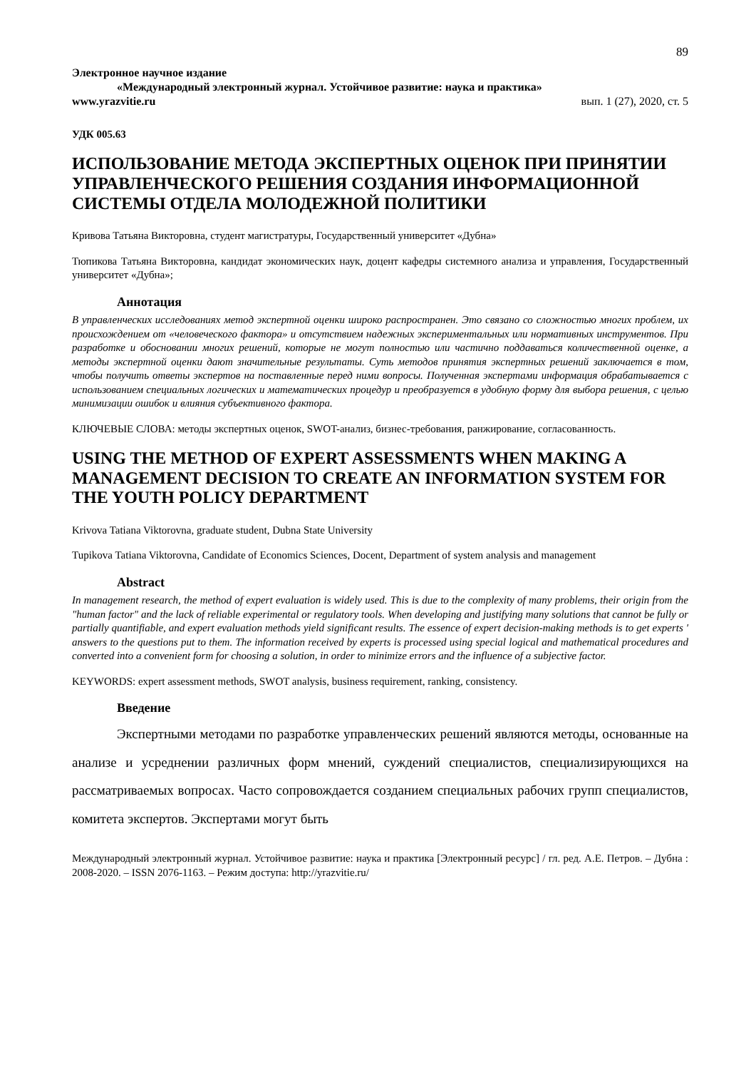89
Электронное научное издание
«Международный электронный журнал. Устойчивое развитие: наука и практика»
www.yrazvitie.ru вып. 1 (27), 2020, ст. 5
УДК 005.63
ИСПОЛЬЗОВАНИЕ МЕТОДА ЭКСПЕРТНЫХ ОЦЕНОК ПРИ ПРИНЯТИИ УПРАВЛЕНЧЕСКОГО РЕШЕНИЯ СОЗДАНИЯ ИНФОРМАЦИОННОЙ СИСТЕМЫ ОТДЕЛА МОЛОДЕЖНОЙ ПОЛИТИКИ
Кривова Татьяна Викторовна, студент магистратуры, Государственный университет «Дубна»
Тюпикова Татьяна Викторовна, кандидат экономических наук, доцент кафедры системного анализа и управления, Государственный университет «Дубна»;
Аннотация
В управленческих исследованиях метод экспертной оценки широко распространен. Это связано со сложностью многих проблем, их происхождением от «человеческого фактора» и отсутствием надежных экспериментальных или нормативных инструментов. При разработке и обосновании многих решений, которые не могут полностью или частично поддаваться количественной оценке, а методы экспертной оценки дают значительные результаты. Суть методов принятия экспертных решений заключается в том, чтобы получить ответы экспертов на поставленные перед ними вопросы. Полученная экспертами информация обрабатывается с использованием специальных логических и математических процедур и преобразуется в удобную форму для выбора решения, с целью минимизации ошибок и влияния субъективного фактора.
КЛЮЧЕВЫЕ СЛОВА: методы экспертных оценок, SWOT-анализ, бизнес-требования, ранжирование, согласованность.
USING THE METHOD OF EXPERT ASSESSMENTS WHEN MAKING A MANAGEMENT DECISION TO CREATE AN INFORMATION SYSTEM FOR THE YOUTH POLICY DEPARTMENT
Krivova Tatiana Viktorovna, graduate student, Dubna State University
Tupikova Tatiana Viktorovna, Candidate of Economics Sciences, Docent, Department of system analysis and management
Abstract
In management research, the method of expert evaluation is widely used. This is due to the complexity of many problems, their origin from the "human factor" and the lack of reliable experimental or regulatory tools. When developing and justifying many solutions that cannot be fully or partially quantifiable, and expert evaluation methods yield significant results. The essence of expert decision-making methods is to get experts ' answers to the questions put to them. The information received by experts is processed using special logical and mathematical procedures and converted into a convenient form for choosing a solution, in order to minimize errors and the influence of a subjective factor.
KEYWORDS: expert assessment methods, SWOT analysis, business requirement, ranking, consistency.
Введение
Экспертными методами по разработке управленческих решений являются методы, основанные на анализе и усреднении различных форм мнений, суждений специалистов, специализирующихся на рассматриваемых вопросах. Часто сопровождается созданием специальных рабочих групп специалистов, комитета экспертов. Экспертами могут быть
Международный электронный журнал. Устойчивое развитие: наука и практика [Электронный ресурс] / гл. ред. А.Е. Петров. – Дубна : 2008-2020. – ISSN 2076-1163. – Режим доступа: http://yrazvitie.ru/